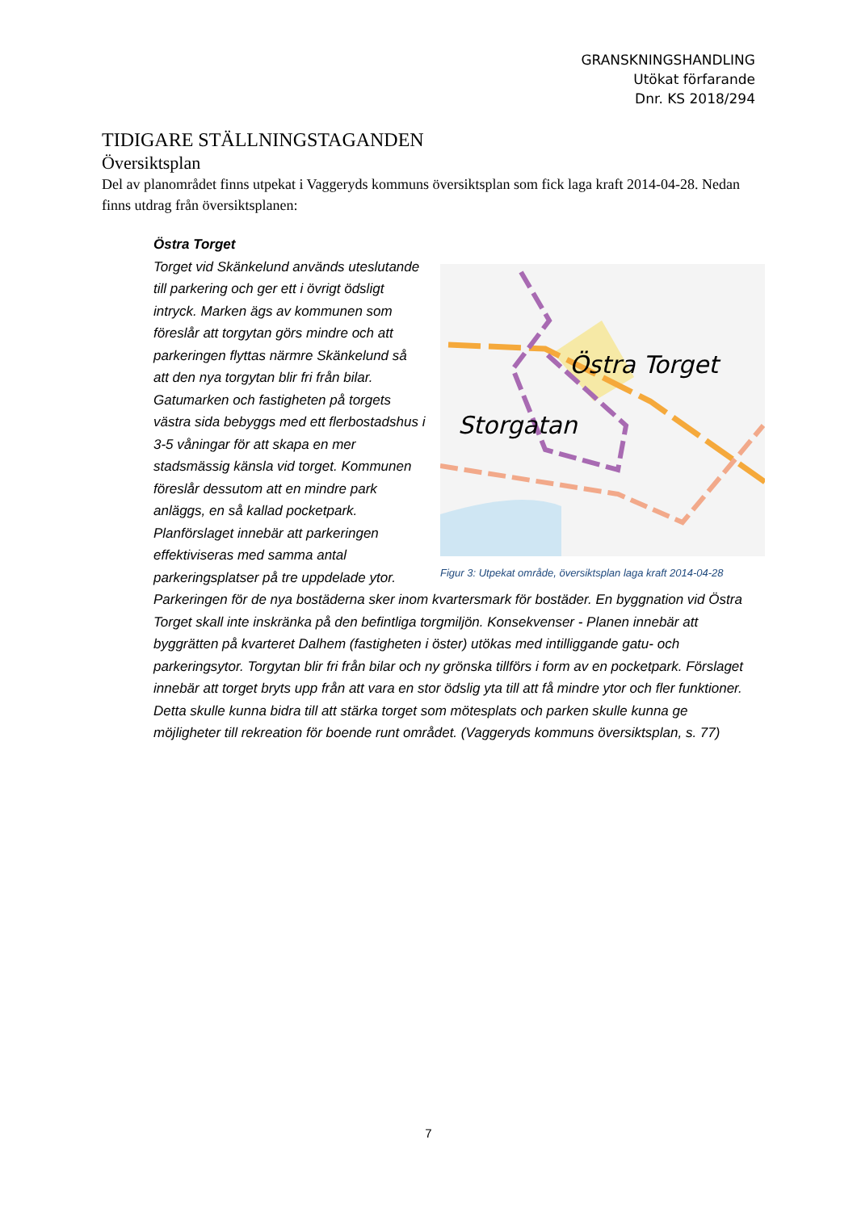GRANSKNINGSHANDLING
Utökat förfarande
Dnr. KS 2018/294
TIDIGARE STÄLLNINGSTAGANDEN
Översiktsplan
Del av planområdet finns utpekat i Vaggeryds kommuns översiktsplan som fick laga kraft 2014-04-28. Nedan finns utdrag från översiktsplanen:
Östra Torget
Östra Torget
Storgatan
Figur 3: Utpekat område, översiktsplan laga kraft 2014-04-28
Torget vid Skänkelund används uteslutande till parkering och ger ett i övrigt ödsligt intryck. Marken ägs av kommunen som föreslår att torgytan görs mindre och att parkeringen flyttas närmre Skänkelund så att den nya torgytan blir fri från bilar. Gatumarken och fastigheten på torgets västra sida bebyggs med ett flerbostadshus i 3-5 våningar för att skapa en mer stadsmässig känsla vid torget. Kommunen föreslår dessutom att en mindre park anläggs, en så kallad pocketpark. Planförslaget innebär att parkeringen effektiviseras med samma antal parkeringsplatser på tre uppdelade ytor. Parkeringen för de nya bostäderna sker inom kvartersmark för bostäder. En byggnation vid Östra Torget skall inte inskränka på den befintliga torgmiljön. Konsekvenser - Planen innebär att byggrätten på kvarteret Dalhem (fastigheten i öster) utökas med intilliggande gatu- och parkeringsytor. Torgytan blir fri från bilar och ny grönska tillförs i form av en pocketpark. Förslaget innebär att torget bryts upp från att vara en stor ödslig yta till att få mindre ytor och fler funktioner. Detta skulle kunna bidra till att stärka torget som mötesplats och parken skulle kunna ge möjligheter till rekreation för boende runt området. (Vaggeryds kommuns översiktsplan, s. 77)
7